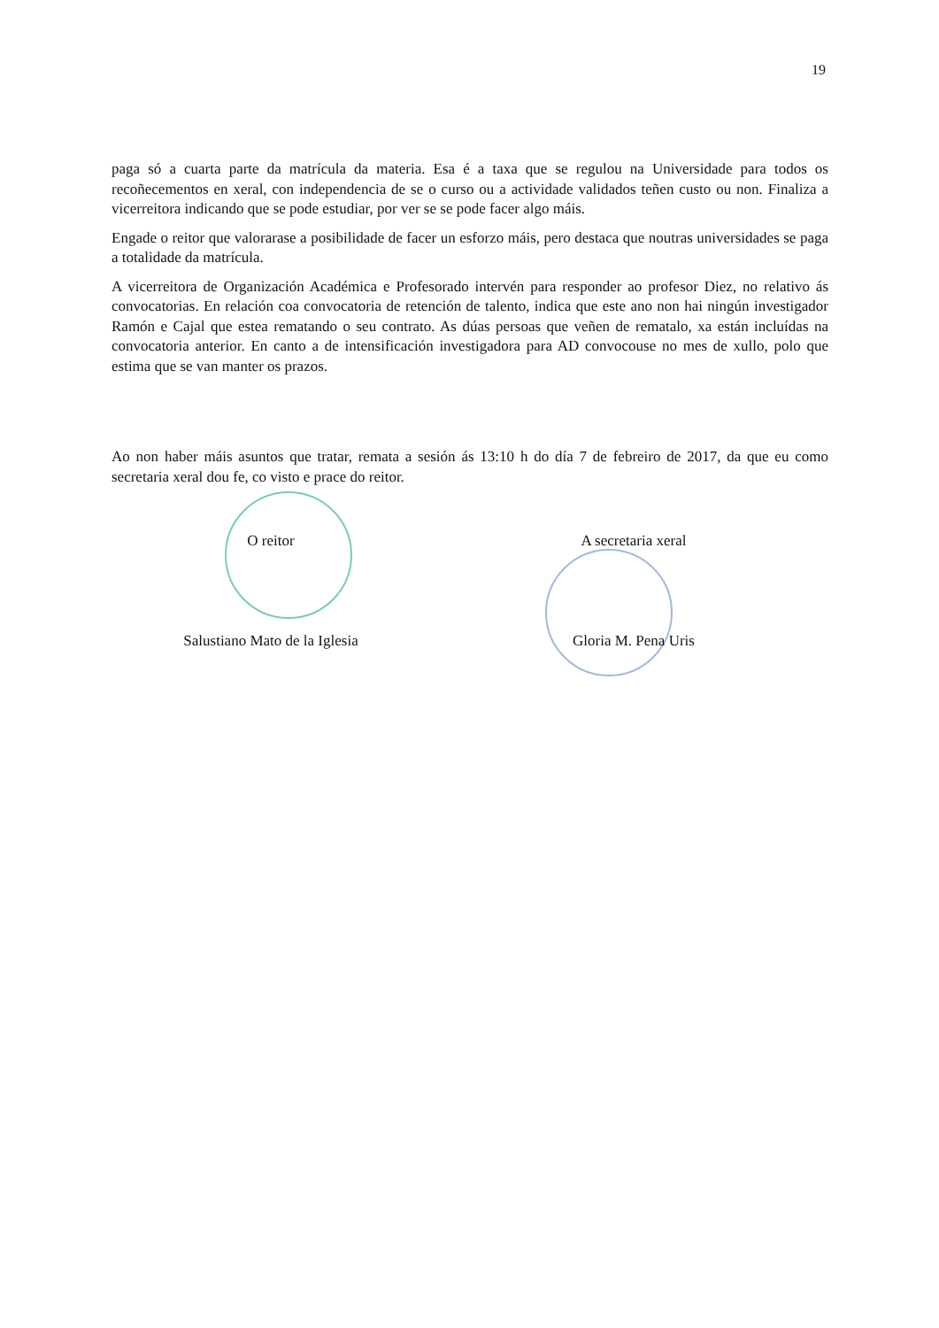19
paga só a cuarta parte da matrícula da materia. Esa é a taxa que se regulou na Universidade para todos os recoñecementos en xeral, con independencia de se o curso ou a actividade validados teñen custo ou non. Finaliza a vicerreitora indicando que se pode estudiar, por ver se se pode facer algo máis.
Engade o reitor que valorarase a posibilidade de facer un esforzo máis, pero destaca que noutras universidades se paga a totalidade da matrícula.
A vicerreitora de Organización Académica e Profesorado intervén para responder ao profesor Diez, no relativo ás convocatorias. En relación coa convocatoria de retención de talento, indica que este ano non hai ningún investigador Ramón e Cajal que estea rematando o seu contrato. As dúas persoas que veñen de rematalo, xa están incluídas na convocatoria anterior. En canto a de intensificación investigadora para AD convocouse no mes de xullo, polo que estima que se van manter os prazos.
Ao non haber máis asuntos que tratar, remata a sesión ás 13:10 h do día 7 de febreiro de 2017, da que eu como secretaria xeral dou fe, co visto e prace do reitor.
O reitor
Salustiano Mato de la Iglesia
A secretaria xeral
Gloria M. Pena Uris